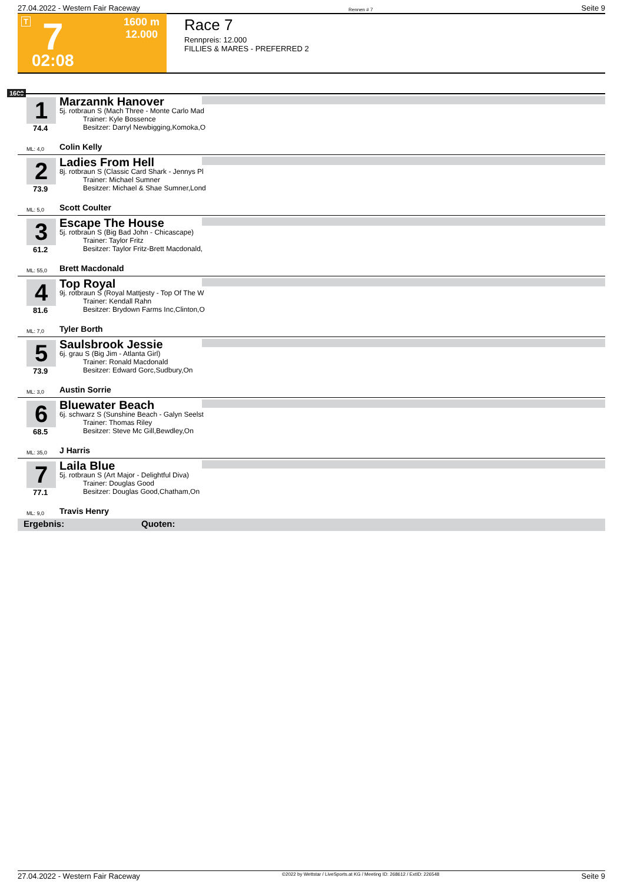27.04.2022 - Western Fair Raceway Rennen # 7 Seite 9
T 7 1600 m
12.000
02:08
Race 7
Rennpreis: 12.000
FILLIES & MARES - PREFERRED 2
1600
1
74.4
Marzannk Hanover
5j. rotbraun S (Mach Three - Monte Carlo Mad
Trainer: Kyle Bossence
Besitzer: Darryl Newbigging,Komoka,O
ML: 4,0 Colin Kelly
2
73.9
Ladies From Hell
8j. rotbraun S (Classic Card Shark - Jennys Pl
Trainer: Michael Sumner
Besitzer: Michael & Shae Sumner,Lond
ML: 5,0 Scott Coulter
3
61.2
Escape The House
5j. rotbraun S (Big Bad John - Chicascape)
Trainer: Taylor Fritz
Besitzer: Taylor Fritz-Brett Macdonald,
ML: 55,0 Brett Macdonald
4
81.6
Top Royal
9j. rotbraun S (Royal Mattjesty - Top Of The W
Trainer: Kendall Rahn
Besitzer: Brydown Farms Inc,Clinton,O
ML: 7,0 Tyler Borth
5
73.9
Saulsbrook Jessie
6j. grau S (Big Jim - Atlanta Girl)
Trainer: Ronald Macdonald
Besitzer: Edward Gorc,Sudbury,On
ML: 3,0 Austin Sorrie
6
68.5
Bluewater Beach
6j. schwarz S (Sunshine Beach - Galyn Seelst
Trainer: Thomas Riley
Besitzer: Steve Mc Gill,Bewdley,On
ML: 35,0 J Harris
7
77.1
Laila Blue
5j. rotbraun S (Art Major - Delightful Diva)
Trainer: Douglas Good
Besitzer: Douglas Good,Chatham,On
ML: 9,0 Travis Henry
Ergebnis: Quoten:
27.04.2022 - Western Fair Raceway ©2022 by Wettstar / LiveSports.at KG / Meeting ID: 268612 / ExtID: 226548 Seite 9